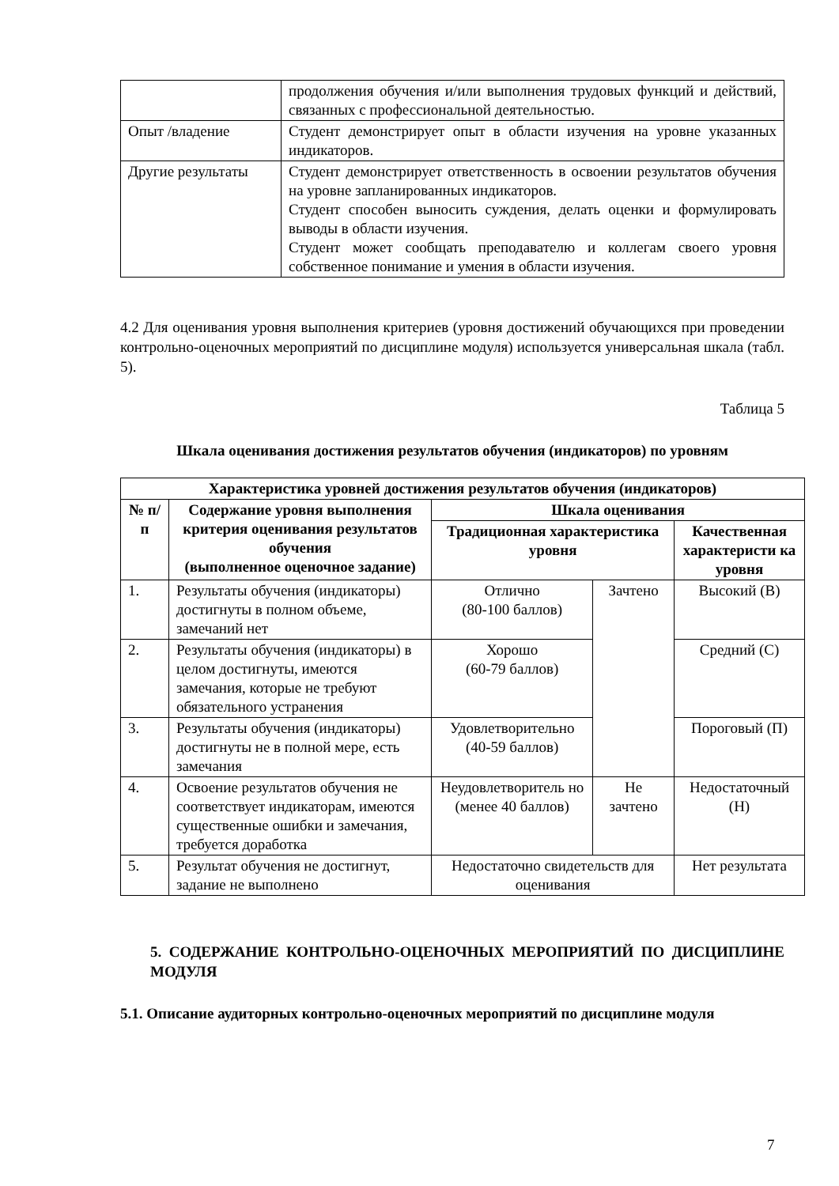| | продолжения обучения и/или выполнения трудовых функций и действий, связанных с профессиональной деятельностью. |
| Опыт /владение | Студент демонстрирует опыт в области изучения на уровне указанных индикаторов. |
| Другие результаты | Студент демонстрирует ответственность в освоении результатов обучения на уровне запланированных индикаторов. Студент способен выносить суждения, делать оценки и формулировать выводы в области изучения. Студент может сообщать преподавателю и коллегам своего уровня собственное понимание и умения в области изучения. |
4.2 Для оценивания уровня выполнения критериев (уровня достижений обучающихся при проведении контрольно-оценочных мероприятий по дисциплине модуля) используется универсальная шкала (табл. 5).
Таблица 5
Шкала оценивания достижения результатов обучения (индикаторов) по уровням
| Характеристика уровней достижения результатов обучения (индикаторов) | | | | |
| --- | --- | --- | --- | --- |
| № п/п | Содержание уровня выполнения критерия оценивания результатов обучения (выполненное оценочное задание) | Шкала оценивания | | |
| | | Традиционная характеристика уровня | | Качественная характеристи ка уровня |
| 1. | Результаты обучения (индикаторы) достигнуты в полном объеме, замечаний нет | Отлично (80-100 баллов) | Зачтено | Высокий (В) |
| 2. | Результаты обучения (индикаторы) в целом достигнуты, имеются замечания, которые не требуют обязательного устранения | Хорошо (60-79 баллов) | | Средний (С) |
| 3. | Результаты обучения (индикаторы) достигнуты не в полной мере, есть замечания | Удовлетворительно (40-59 баллов) | | Пороговый (П) |
| 4. | Освоение результатов обучения не соответствует индикаторам, имеются существенные ошибки и замечания, требуется доработка | Неудовлетворитель но (менее 40 баллов) | Не зачтено | Недостаточный (Н) |
| 5. | Результат обучения не достигнут, задание не выполнено | Недостаточно свидетельств для оценивания | | Нет результата |
5. СОДЕРЖАНИЕ КОНТРОЛЬНО-ОЦЕНОЧНЫХ МЕРОПРИЯТИЙ ПО ДИСЦИПЛИНЕ МОДУЛЯ
5.1. Описание аудиторных контрольно-оценочных мероприятий по дисциплине модуля
7